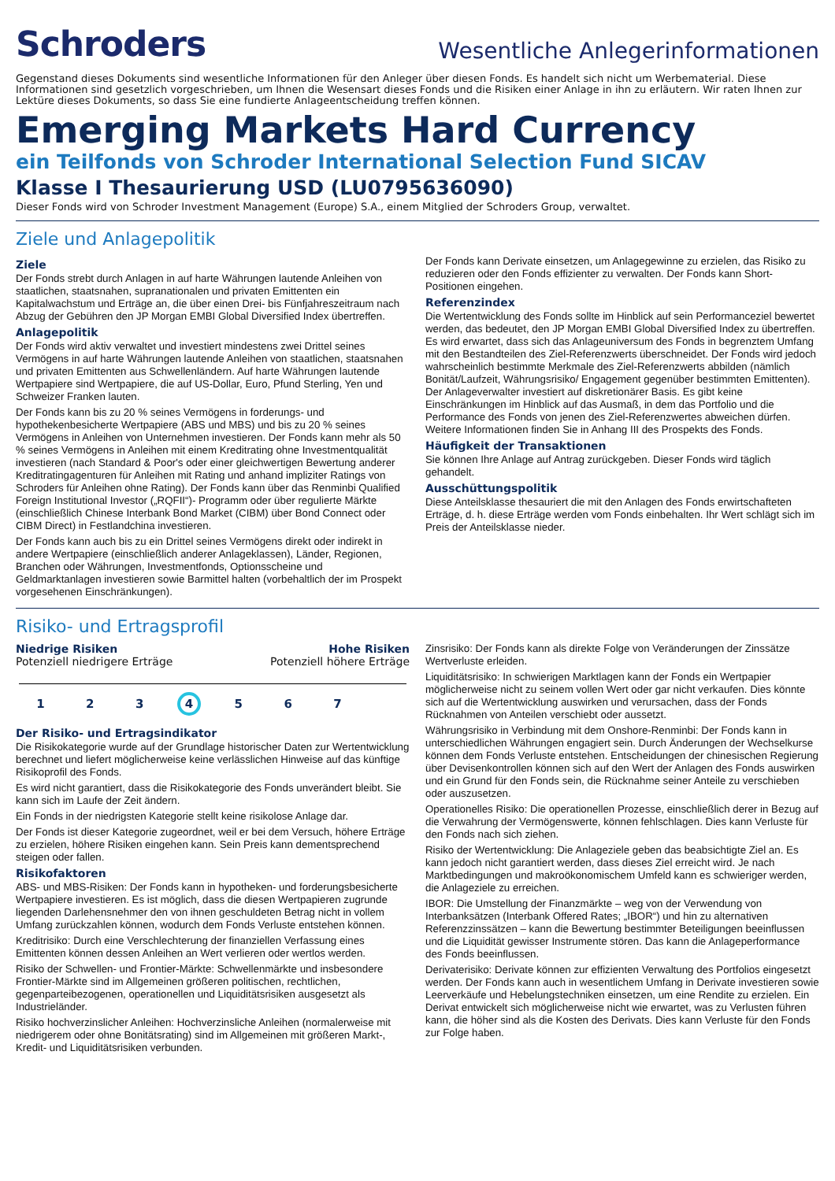Schroders
Wesentliche Anlegerinformationen
Gegenstand dieses Dokuments sind wesentliche Informationen für den Anleger über diesen Fonds. Es handelt sich nicht um Werbematerial. Diese Informationen sind gesetzlich vorgeschrieben, um Ihnen die Wesensart dieses Fonds und die Risiken einer Anlage in ihn zu erläutern. Wir raten Ihnen zur Lektüre dieses Dokuments, so dass Sie eine fundierte Anlageentscheidung treffen können.
Emerging Markets Hard Currency
ein Teilfonds von Schroder International Selection Fund SICAV
Klasse I Thesaurierung USD (LU0795636090)
Dieser Fonds wird von Schroder Investment Management (Europe) S.A., einem Mitglied der Schroders Group, verwaltet.
Ziele und Anlagepolitik
Ziele
Der Fonds strebt durch Anlagen in auf harte Währungen lautende Anleihen von staatlichen, staatsnahen, supranationalen und privaten Emittenten ein Kapitalwachstum und Erträge an, die über einen Drei- bis Fünfjahreszeitraum nach Abzug der Gebühren den JP Morgan EMBI Global Diversified Index übertreffen.
Anlagepolitik
Der Fonds wird aktiv verwaltet und investiert mindestens zwei Drittel seines Vermögens in auf harte Währungen lautende Anleihen von staatlichen, staatsnahen und privaten Emittenten aus Schwellenländern. Auf harte Währungen lautende Wertpapiere sind Wertpapiere, die auf US-Dollar, Euro, Pfund Sterling, Yen und Schweizer Franken lauten.
Der Fonds kann bis zu 20 % seines Vermögens in forderungs- und hypothekenbesicherte Wertpapiere (ABS und MBS) und bis zu 20 % seines Vermögens in Anleihen von Unternehmen investieren. Der Fonds kann mehr als 50 % seines Vermögens in Anleihen mit einem Kreditrating ohne Investmentqualität investieren (nach Standard & Poor's oder einer gleichwertigen Bewertung anderer Kreditratingagenturen für Anleihen mit Rating und anhand impliziter Ratings von Schroders für Anleihen ohne Rating). Der Fonds kann über das Renminbi Qualified Foreign Institutional Investor („RQFII“)- Programm oder über regulierte Märkte (einschließlich Chinese Interbank Bond Market (CIBM) über Bond Connect oder CIBM Direct) in Festlandchina investieren.
Der Fonds kann auch bis zu ein Drittel seines Vermögens direkt oder indirekt in andere Wertpapiere (einschließlich anderer Anlageklassen), Länder, Regionen, Branchen oder Währungen, Investmentfonds, Optionsscheine und Geldmarktanlagen investieren sowie Barmittel halten (vorbehaltlich der im Prospekt vorgesehenen Einschränkungen).
Der Fonds kann Derivate einsetzen, um Anlagegewinne zu erzielen, das Risiko zu reduzieren oder den Fonds effizienter zu verwalten. Der Fonds kann Short-Positionen eingehen.
Referenzindex
Die Wertentwicklung des Fonds sollte im Hinblick auf sein Performanceziel bewertet werden, das bedeutet, den JP Morgan EMBI Global Diversified Index zu übertreffen. Es wird erwartet, dass sich das Anlageuniversum des Fonds in begrenztem Umfang mit den Bestandteilen des Ziel-Referenzwerts überschneidet. Der Fonds wird jedoch wahrscheinlich bestimmte Merkmale des Ziel-Referenzwerts abbilden (nämlich Bonität/Laufzeit, Währungsrisiko/ Engagement gegenüber bestimmten Emittenten). Der Anlageverwalter investiert auf diskretionärer Basis. Es gibt keine Einschränkungen im Hinblick auf das Ausmaß, in dem das Portfolio und die Performance des Fonds von jenen des Ziel-Referenzwertes abweichen dürfen. Weitere Informationen finden Sie in Anhang III des Prospekts des Fonds.
Häufigkeit der Transaktionen
Sie können Ihre Anlage auf Antrag zurückgeben. Dieser Fonds wird täglich gehandelt.
Ausschüttungspolitik
Diese Anteilsklasse thesauriert die mit den Anlagen des Fonds erwirtschafteten Erträge, d. h. diese Erträge werden vom Fonds einbehalten. Ihr Wert schlägt sich im Preis der Anteilsklasse nieder.
Risiko- und Ertragsprofil
Niedrige Risiken
Potenziell niedrigere Erträge
Hohe Risiken
Potenziell höhere Erträge
1 2 3 4 5 6 7
Der Risiko- und Ertragsindikator
Die Risikokategorie wurde auf der Grundlage historischer Daten zur Wertentwicklung berechnet und liefert möglicherweise keine verlässlichen Hinweise auf das künftige Risikoprofil des Fonds.
Es wird nicht garantiert, dass die Risikokategorie des Fonds unverändert bleibt. Sie kann sich im Laufe der Zeit ändern.
Ein Fonds in der niedrigsten Kategorie stellt keine risikolose Anlage dar.
Der Fonds ist dieser Kategorie zugeordnet, weil er bei dem Versuch, höhere Erträge zu erzielen, höhere Risiken eingehen kann. Sein Preis kann dementsprechend steigen oder fallen.
Risikofaktoren
ABS- und MBS-Risiken: Der Fonds kann in hypotheken- und forderungsbesicherte Wertpapiere investieren. Es ist möglich, dass die diesen Wertpapieren zugrunde liegenden Darlehensnehmer den von ihnen geschuldeten Betrag nicht in vollem Umfang zurückzahlen können, wodurch dem Fonds Verluste entstehen können.
Kreditrisiko: Durch eine Verschlechterung der finanziellen Verfassung eines Emittenten können dessen Anleihen an Wert verlieren oder wertlos werden.
Risiko der Schwellen- und Frontier-Märkte: Schwellenmärkte und insbesondere Frontier-Märkte sind im Allgemeinen größeren politischen, rechtlichen, gegenparteibezogenen, operationellen und Liquiditätsrisiken ausgesetzt als Industrieländer.
Risiko hochverzinslicher Anleihen: Hochverzinsliche Anleihen (normalerweise mit niedrigerem oder ohne Bonitätsrating) sind im Allgemeinen mit größeren Markt-, Kredit- und Liquiditätsrisiken verbunden.
Zinsrisiko: Der Fonds kann als direkte Folge von Veränderungen der Zinssätze Wertverluste erleiden.
Liquiditätsrisiko: In schwierigen Marktlagen kann der Fonds ein Wertpapier möglicherweise nicht zu seinem vollen Wert oder gar nicht verkaufen. Dies könnte sich auf die Wertentwicklung auswirken und verursachen, dass der Fonds Rücknahmen von Anteilen verschiebt oder aussetzt.
Währungsrisiko in Verbindung mit dem Onshore-Renminbi: Der Fonds kann in unterschiedlichen Währungen engagiert sein. Durch Änderungen der Wechselkurse können dem Fonds Verluste entstehen. Entscheidungen der chinesischen Regierung über Devisenkontrollen können sich auf den Wert der Anlagen des Fonds auswirken und ein Grund für den Fonds sein, die Rücknahme seiner Anteile zu verschieben oder auszusetzen.
Operationelles Risiko: Die operationellen Prozesse, einschließlich derer in Bezug auf die Verwahrung der Vermögenswerte, können fehlschlagen. Dies kann Verluste für den Fonds nach sich ziehen.
Risiko der Wertentwicklung: Die Anlageziele geben das beabsichtigte Ziel an. Es kann jedoch nicht garantiert werden, dass dieses Ziel erreicht wird. Je nach Marktbedingungen und makroökonomischem Umfeld kann es schwieriger werden, die Anlageziele zu erreichen.
IBOR: Die Umstellung der Finanzmärkte – weg von der Verwendung von Interbanksätzen (Interbank Offered Rates; „IBOR“) und hin zu alternativen Referenzzinssätzen – kann die Bewertung bestimmter Beteiligungen beeinflussen und die Liquidität gewisser Instrumente stören. Das kann die Anlageperformance des Fonds beeinflussen.
Derivaterisiko: Derivate können zur effizienten Verwaltung des Portfolios eingesetzt werden. Der Fonds kann auch in wesentlichem Umfang in Derivate investieren sowie Leerverkäufe und Hebelungstechniken einsetzen, um eine Rendite zu erzielen. Ein Derivat entwickelt sich möglicherweise nicht wie erwartet, was zu Verlusten führen kann, die höher sind als die Kosten des Derivats. Dies kann Verluste für den Fonds zur Folge haben.